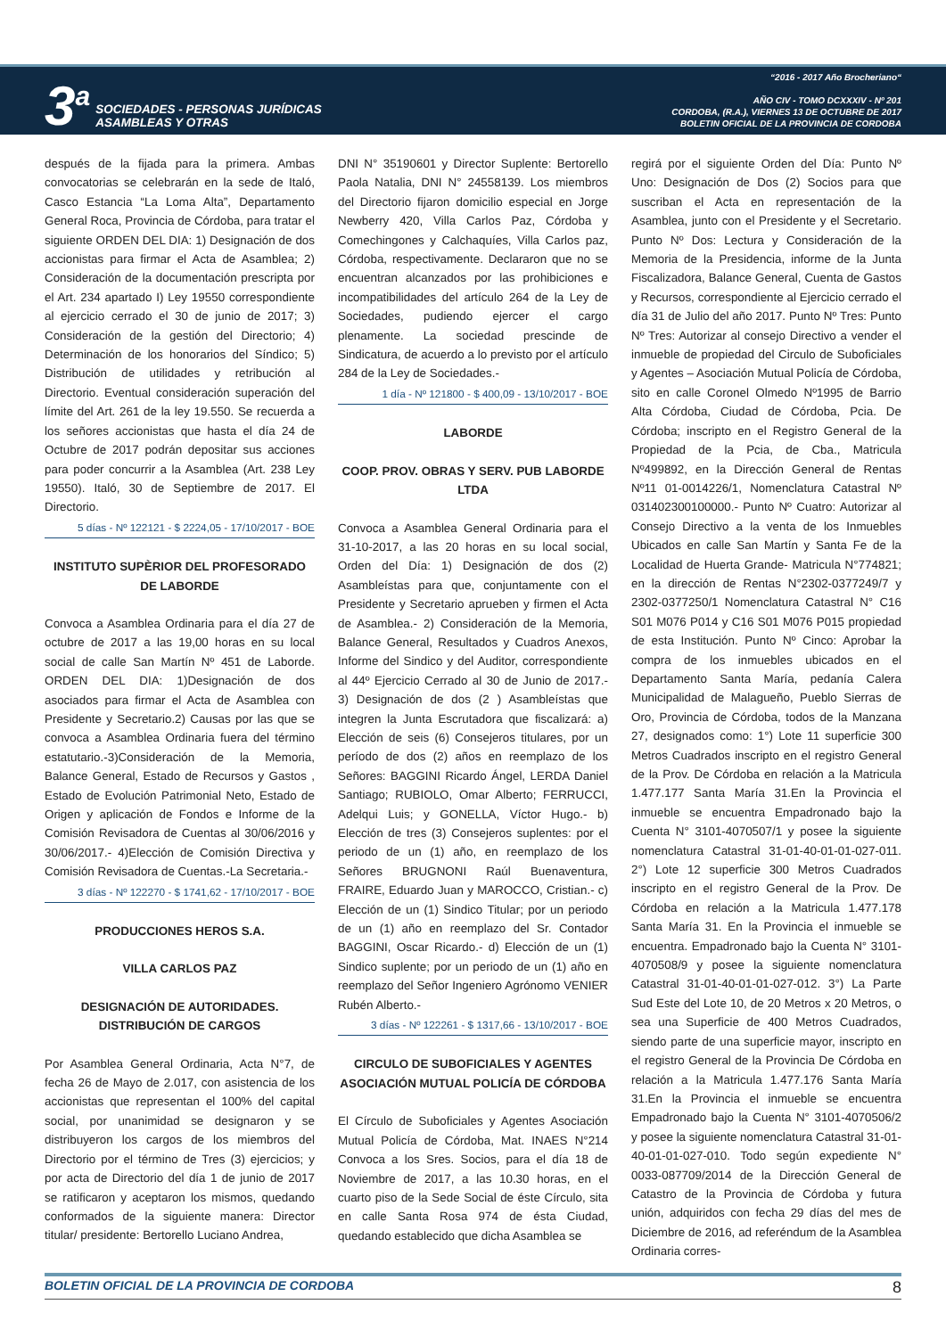3<sup>a</sup>
SOCIEDADES - PERSONAS JURÍDICAS
ASAMBLEAS Y OTRAS
“2016 - 2017 Año Brocheriano“
AÑO CIV - TOMO DCXXXIV - Nº 201
CORDOBA, (R.A.), VIERNES 13 DE OCTUBRE DE 2017
BOLETIN OFICIAL DE LA PROVINCIA DE CORDOBA
después de la fijada para la primera. Ambas convocatorias se celebrarán en la sede de Italó, Casco Estancia “La Loma Alta”, Departamento General Roca, Provincia de Córdoba, para tratar el siguiente ORDEN DEL DIA: 1) Designación de dos accionistas para firmar el Acta de Asamblea; 2) Consideración de la documentación prescripta por el Art. 234 apartado I) Ley 19550 correspondiente al ejercicio cerrado el 30 de junio de 2017; 3) Consideración de la gestión del Directorio; 4) Determinación de los honorarios del Síndico; 5) Distribución de utilidades y retribución al Directorio. Eventual consideración superación del límite del Art. 261 de la ley 19.550. Se recuerda a los señores accionistas que hasta el día 24 de Octubre de 2017 podrán depositar sus acciones para poder concurrir a la Asamblea (Art. 238 Ley 19550). Italó, 30 de Septiembre de 2017. El Directorio.
5 días - Nº 122121 - $ 2224,05 - 17/10/2017 - BOE
INSTITUTO SUPÈRIOR DEL PROFESORADO DE LABORDE
Convoca a Asamblea Ordinaria para el día 27 de octubre de 2017 a las 19,00 horas en su local social de calle San Martín Nº 451 de Laborde. ORDEN DEL DIA: 1)Designación de dos asociados para firmar el Acta de Asamblea con Presidente y Secretario.2) Causas por las que se convoca a Asamblea Ordinaria fuera del término estatutario.-3)Consideración de la Memoria, Balance General, Estado de Recursos y Gastos , Estado de Evolución Patrimonial Neto, Estado de Origen y aplicación de Fondos e Informe de la Comisión Revisadora de Cuentas al 30/06/2016 y 30/06/2017.- 4)Elección de Comisión Directiva y Comisión Revisadora de Cuentas.-La Secretaria.-
3 días - Nº 122270 - $ 1741,62 - 17/10/2017 - BOE
PRODUCCIONES HEROS S.A.
VILLA CARLOS PAZ
DESIGNACIÓN DE AUTORIDADES. DISTRIBUCIÓN DE CARGOS
Por Asamblea General Ordinaria, Acta N°7, de fecha 26 de Mayo de 2.017, con asistencia de los accionistas que representan el 100% del capital social, por unanimidad se designaron y se distribuyeron los cargos de los miembros del Directorio por el término de Tres (3) ejercicios; y por acta de Directorio del día 1 de junio de 2017 se ratificaron y aceptaron los mismos, quedando conformados de la siguiente manera: Director titular/ presidente: Bertorello Luciano Andrea,
DNI N° 35190601 y Director Suplente: Bertorello Paola Natalia, DNI N° 24558139. Los miembros del Directorio fijaron domicilio especial en Jorge Newberry 420, Villa Carlos Paz, Córdoba y Comechingones y Calchaquíes, Villa Carlos paz, Córdoba, respectivamente. Declararon que no se encuentran alcanzados por las prohibiciones e incompatibilidades del artículo 264 de la Ley de Sociedades, pudiendo ejercer el cargo plenamente. La sociedad prescinde de Sindicatura, de acuerdo a lo previsto por el artículo 284 de la Ley de Sociedades.-
1 día - Nº 121800 - $ 400,09 - 13/10/2017 - BOE
LABORDE
COOP. PROV. OBRAS Y SERV. PUB LABORDE LTDA
Convoca a Asamblea General Ordinaria para el 31-10-2017, a las 20 horas en su local social, Orden del Día: 1) Designación de dos (2) Asambleístas para que, conjuntamente con el Presidente y Secretario aprueben y firmen el Acta de Asamblea.- 2) Consideración de la Memoria, Balance General, Resultados y Cuadros Anexos, Informe del Sindico y del Auditor, correspondiente al 44º Ejercicio Cerrado al 30 de Junio de 2017.- 3) Designación de dos (2 ) Asambleístas que integren la Junta Escrutadora que fiscalizará: a) Elección de seis (6) Consejeros titulares, por un período de dos (2) años en reemplazo de los Señores: BAGGINI Ricardo Ángel, LERDA Daniel Santiago; RUBIOLO, Omar Alberto; FERRUCCI, Adelqui Luis; y GONELLA, Víctor Hugo.- b) Elección de tres (3) Consejeros suplentes: por el periodo de un (1) año, en reemplazo de los Señores BRUGNONI Raúl Buenaventura, FRAIRE, Eduardo Juan y MAROCCO, Cristian.- c) Elección de un (1) Sindico Titular; por un periodo de un (1) año en reemplazo del Sr. Contador BAGGINI, Oscar Ricardo.- d) Elección de un (1) Sindico suplente; por un periodo de un (1) año en reemplazo del Señor Ingeniero Agrónomo VENIER Rubén Alberto.-
3 días - Nº 122261 - $ 1317,66 - 13/10/2017 - BOE
CIRCULO DE SUBOFICIALES Y AGENTES ASOCIACIÓN MUTUAL POLICÍA DE CÓRDOBA
El Círculo de Suboficiales y Agentes Asociación Mutual Policía de Córdoba, Mat. INAES N°214 Convoca a los Sres. Socios, para el día 18 de Noviembre de 2017, a las 10.30 horas, en el cuarto piso de la Sede Social de éste Círculo, sita en calle Santa Rosa 974 de ésta Ciudad, quedando establecido que dicha Asamblea se
regirá por el siguiente Orden del Día: Punto Nº Uno: Designación de Dos (2) Socios para que suscriban el Acta en representación de la Asamblea, junto con el Presidente y el Secretario. Punto Nº Dos: Lectura y Consideración de la Memoria de la Presidencia, informe de la Junta Fiscalizadora, Balance General, Cuenta de Gastos y Recursos, correspondiente al Ejercicio cerrado el día 31 de Julio del año 2017. Punto Nº Tres: Punto Nº Tres: Autorizar al consejo Directivo a vender el inmueble de propiedad del Circulo de Suboficiales y Agentes – Asociación Mutual Policía de Córdoba, sito en calle Coronel Olmedo Nº1995 de Barrio Alta Córdoba, Ciudad de Córdoba, Pcia. De Córdoba; inscripto en el Registro General de la Propiedad de la Pcia, de Cba., Matricula Nº499892, en la Dirección General de Rentas Nº11 01-0014226/1, Nomenclatura Catastral Nº 031402300100000.- Punto Nº Cuatro: Autorizar al Consejo Directivo a la venta de los Inmuebles Ubicados en calle San Martín y Santa Fe de la Localidad de Huerta Grande- Matricula N°774821; en la dirección de Rentas N°2302-0377249/7 y 2302-0377250/1 Nomenclatura Catastral N° C16 S01 M076 P014 y C16 S01 M076 P015 propiedad de esta Institución. Punto Nº Cinco: Aprobar la compra de los inmuebles ubicados en el Departamento Santa María, pedanía Calera Municipalidad de Malagueño, Pueblo Sierras de Oro, Provincia de Córdoba, todos de la Manzana 27, designados como: 1°) Lote 11 superficie 300 Metros Cuadrados inscripto en el registro General de la Prov. De Córdoba en relación a la Matricula 1.477.177 Santa María 31.En la Provincia el inmueble se encuentra Empadronado bajo la Cuenta N° 3101-4070507/1 y posee la siguiente nomenclatura Catastral 31-01-40-01-01-027-011. 2°) Lote 12 superficie 300 Metros Cuadrados inscripto en el registro General de la Prov. De Córdoba en relación a la Matricula 1.477.178 Santa María 31. En la Provincia el inmueble se encuentra. Empadronado bajo la Cuenta N° 3101-4070508/9 y posee la siguiente nomenclatura Catastral 31-01-40-01-01-027-012. 3°) La Parte Sud Este del Lote 10, de 20 Metros x 20 Metros, o sea una Superficie de 400 Metros Cuadrados, siendo parte de una superficie mayor, inscripto en el registro General de la Provincia De Córdoba en relación a la Matricula 1.477.176 Santa María 31.En la Provincia el inmueble se encuentra Empadronado bajo la Cuenta N° 3101-4070506/2 y posee la siguiente nomenclatura Catastral 31-01-40-01-01-027-010. Todo según expediente N° 0033-087709/2014 de la Dirección General de Catastro de la Provincia de Córdoba y futura unión, adquiridos con fecha 29 días del mes de Diciembre de 2016, ad referéndum de la Asamblea Ordinaria corres-
BOLETIN OFICIAL DE LA PROVINCIA DE CORDOBA 8